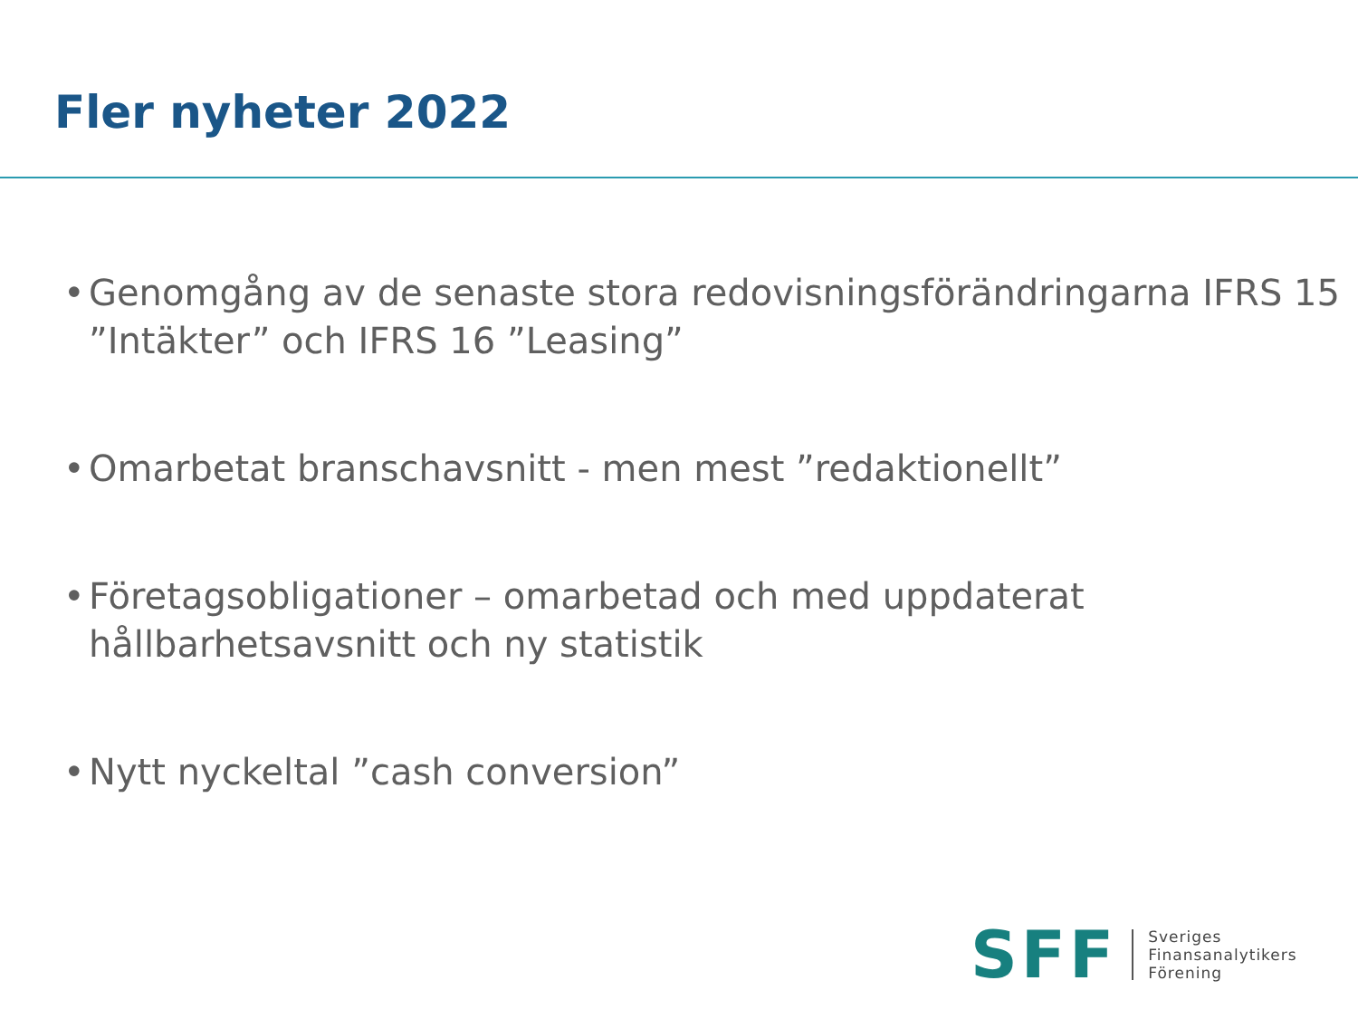Fler nyheter 2022
• Genomgång av de senaste stora redovisningsförändringarna IFRS 15 ”Intäkter” och IFRS 16 ”Leasing”
• Omarbetat branschavsnitt - men mest ”redaktionellt”
• Företagsobligationer – omarbetad och med uppdaterat hållbarhetsavsnitt och ny statistik
• Nytt nyckeltal ”cash conversion”
SFF
Sveriges
Finansanalytikers
Förening